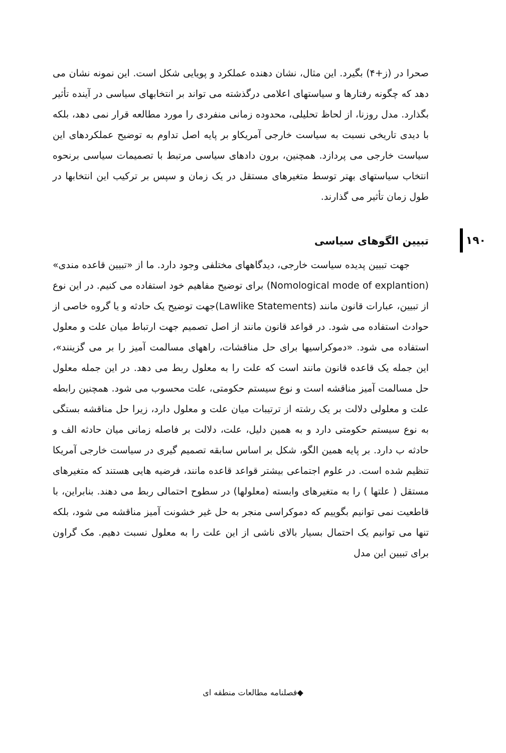۱۹۰
صحرا در (ز+۴) بگیرد. این مثال، نشان دهنده عملکرد و پویایی شکل است. این نمونه نشان می دهد که چگونه رفتارها و سیاستهای اعلامی درگذشته می تواند بر انتخابهای سیاسی در آینده تأثیر بگذارد. مدل روزنا، از لحاظ تحلیلی، محدوده زمانی منفردی را مورد مطالعه قرار نمی دهد، بلکه با دیدی تاریخی نسبت به سیاست خارجی آمریکاو بر پایه اصل تداوم به توضیح عملکردهای این سیاست خارجی می پردازد. همچنین، برون دادهای سیاسی مرتبط با تصمیمات سیاسی برنحوه انتخاب سیاستهای بهتر توسط متغیرهای مستقل در یک زمان و سپس بر ترکیب این انتخابها در طول زمان تأثیر می گذارند.
تبیین الگوهای سیاسی
جهت تبیین پدیده سیاست خارجی، دیدگاههای مختلفی وجود دارد. ما از «تبیین قاعده مندی» (Nomological mode of explantion) برای توضیح مفاهیم خود استفاده می کنیم. در این نوع از تبیین، عبارات قانون مانند (Lawlike Statements)جهت توضیح یک حادثه و یا گروه خاصی از حوادث استفاده می شود. در قواعد قانون مانند از اصل تصمیم جهت ارتباط میان علت و معلول استفاده می شود. «دموکراسیها برای حل مناقشات، راههای مسالمت آمیز را بر می گزینند»، این جمله یک قاعده قانون مانند است که علت را به معلول ربط می دهد. در این جمله معلول حل مسالمت آمیز مناقشه است و نوع سیستم حکومتی، علت محسوب می شود. همچنین رابطه علت و معلولی دلالت بر یک رشته از ترتیبات میان علت و معلول دارد، زیرا حل مناقشه بستگی به نوع سیستم حکومتی دارد و به همین دلیل، علت، دلالت بر فاصله زمانی میان حادثه الف و حادثه ب دارد. بر پایه همین الگو، شکل بر اساس سابقه تصمیم گیری در سیاست خارجی آمریکا تنظیم شده است. در علوم اجتماعی بیشتر قواعد قاعده مانند، فرضیه هایی هستند که متغیرهای مستقل ( علتها ) را به متغیرهای وابسته (معلولها) در سطوح احتمالی ربط می دهند. بنابراین، با قاطعیت نمی توانیم بگوییم که دموکراسی منجر به حل غیر خشونت آمیز مناقشه می شود، بلکه تنها می توانیم یک احتمال بسیار بالای ناشی از این علت را به معلول نسبت دهیم. مک گراون برای تبیین این مدل
◆فصلنامه مطالعات منطقه ای